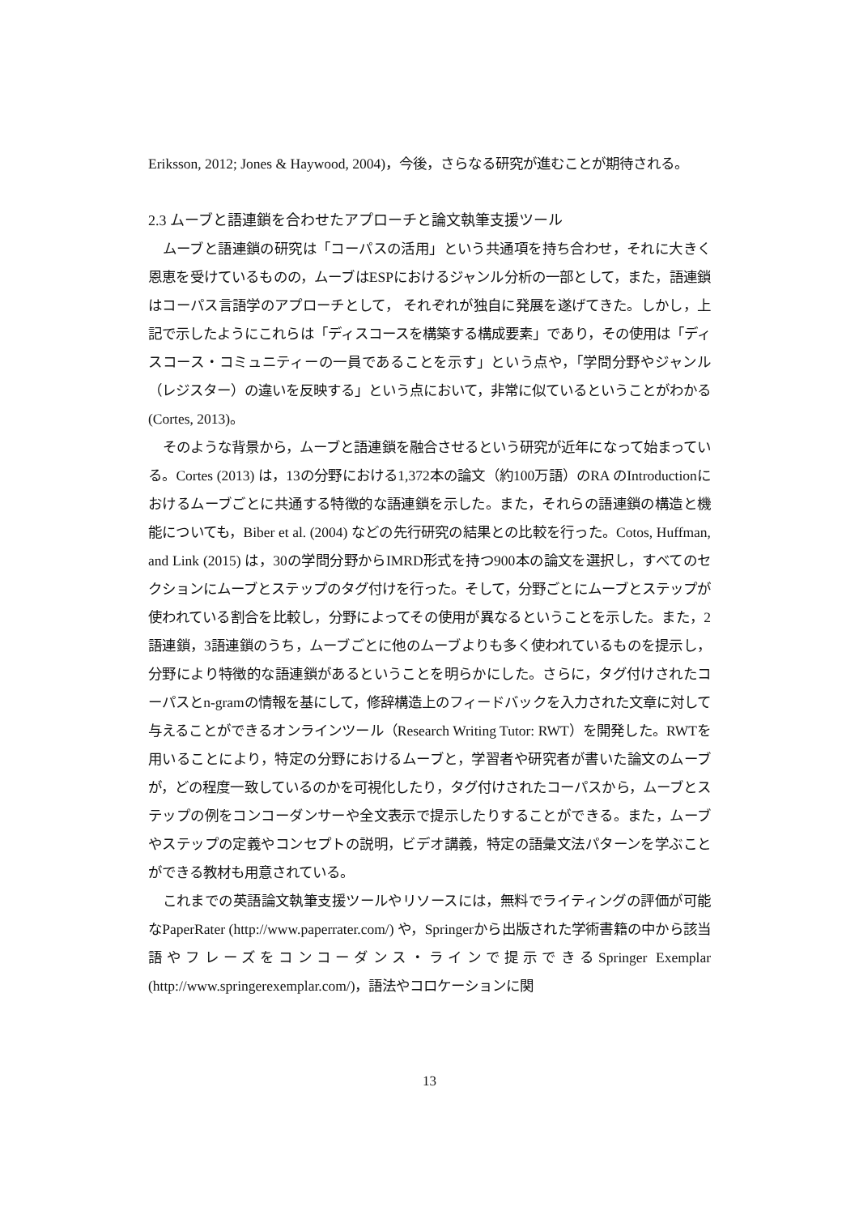Eriksson, 2012; Jones & Haywood, 2004)，今後，さらなる研究が進むことが期待される。
2.3 ムーブと語連鎖を合わせたアプローチと論文執筆支援ツール
ムーブと語連鎖の研究は「コーパスの活用」という共通項を持ち合わせ，それに大きく恩恵を受けているものの，ムーブはESPにおけるジャンル分析の一部として，また，語連鎖はコーパス言語学のアプローチとして， それぞれが独自に発展を遂げてきた。しかし，上記で示したようにこれらは「ディスコースを構築する構成要素」であり，その使用は「ディスコース・コミュニティーの一員であることを示す」という点や，「学問分野やジャンル（レジスター）の違いを反映する」という点において，非常に似ているということがわかる (Cortes, 2013)。
そのような背景から，ムーブと語連鎖を融合させるという研究が近年になって始まっている。Cortes (2013) は，13の分野における1,372本の論文（約100万語）のRA のIntroductionにおけるムーブごとに共通する特徴的な語連鎖を示した。また，それらの語連鎖の構造と機能についても，Biber et al. (2004) などの先行研究の結果との比較を行った。Cotos, Huffman, and Link (2015) は，30の学問分野からIMRD形式を持つ900本の論文を選択し，すべてのセクションにムーブとステップのタグ付けを行った。そして，分野ごとにムーブとステップが使われている割合を比較し，分野によってその使用が異なるということを示した。また，2語連鎖，3語連鎖のうち，ムーブごとに他のムーブよりも多く使われているものを提示し，分野により特徴的な語連鎖があるということを明らかにした。さらに，タグ付けされたコーパスとn-gramの情報を基にして，修辞構造上のフィードバックを入力された文章に対して与えることができるオンラインツール（Research Writing Tutor: RWT）を開発した。RWTを用いることにより，特定の分野におけるムーブと，学習者や研究者が書いた論文のムーブが，どの程度一致しているのかを可視化したり，タグ付けされたコーパスから，ムーブとステップの例をコンコーダンサーや全文表示で提示したりすることができる。また，ムーブやステップの定義やコンセプトの説明，ビデオ講義，特定の語彙文法パターンを学ぶことができる教材も用意されている。
これまでの英語論文執筆支援ツールやリソースには，無料でライティングの評価が可能なPaperRater (http://www.paperrater.com/) や，Springerから出版された学術書籍の中から該当語やフレーズをコンコーダンス・ラインで提示できるSpringer Exemplar (http://www.springerexemplar.com/)，語法やコロケーションに関
13